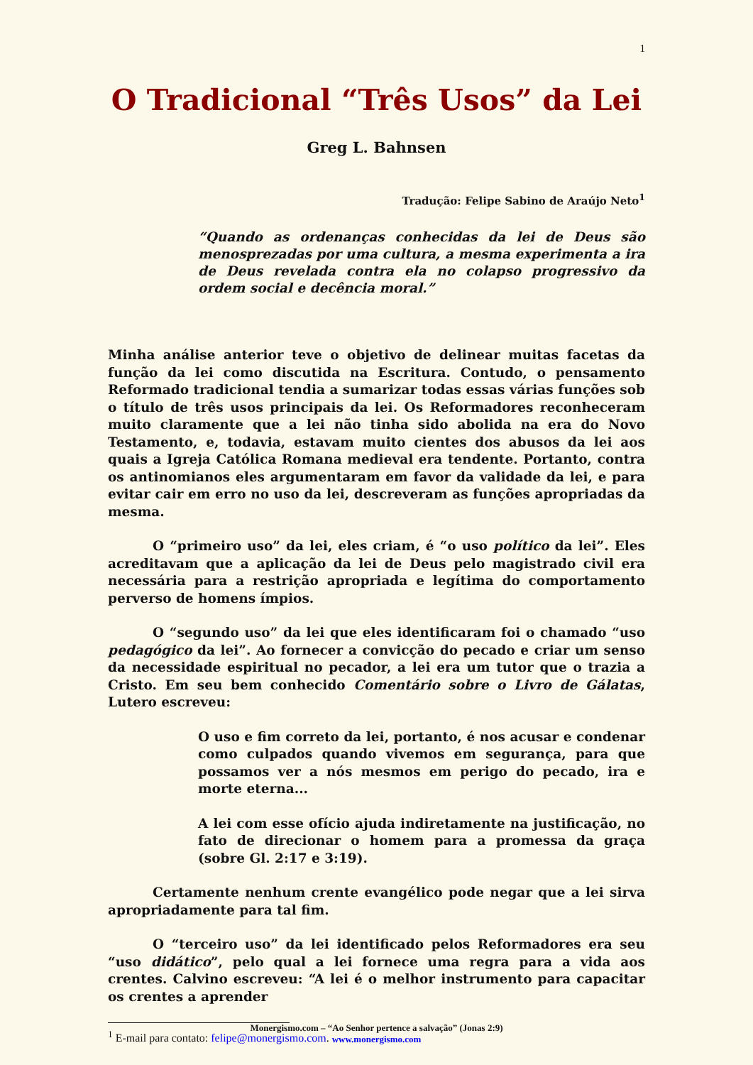1
O Tradicional “Três Usos” da Lei
Greg L. Bahnsen
Tradução: Felipe Sabino de Araújo Neto<sup>1</sup>
“Quando as ordenanças conhecidas da lei de Deus são menosprezadas por uma cultura, a mesma experimenta a ira de Deus revelada contra ela no colapso progressivo da ordem social e decência moral.”
Minha análise anterior teve o objetivo de delinear muitas facetas da função da lei como discutida na Escritura. Contudo, o pensamento Reformado tradicional tendia a sumarizar todas essas várias funções sob o título de três usos principais da lei. Os Reformadores reconheceram muito claramente que a lei não tinha sido abolida na era do Novo Testamento, e, todavia, estavam muito cientes dos abusos da lei aos quais a Igreja Católica Romana medieval era tendente. Portanto, contra os antinomianos eles argumentaram em favor da validade da lei, e para evitar cair em erro no uso da lei, descreveram as funções apropriadas da mesma.
O “primeiro uso” da lei, eles criam, é “o uso político da lei”. Eles acreditavam que a aplicação da lei de Deus pelo magistrado civil era necessária para a restrição apropriada e legítima do comportamento perverso de homens ímpios.
O “segundo uso” da lei que eles identificaram foi o chamado “uso pedagógico da lei”. Ao fornecer a convicção do pecado e criar um senso da necessidade espiritual no pecador, a lei era um tutor que o trazia a Cristo. Em seu bem conhecido Comentário sobre o Livro de Gálatas, Lutero escreveu:
O uso e fim correto da lei, portanto, é nos acusar e condenar como culpados quando vivemos em segurança, para que possamos ver a nós mesmos em perigo do pecado, ira e morte eterna...
A lei com esse ofício ajuda indiretamente na justificação, no fato de direcionar o homem para a promessa da graça (sobre Gl. 2:17 e 3:19).
Certamente nenhum crente evangélico pode negar que a lei sirva apropriadamente para tal fim.
O “terceiro uso” da lei identificado pelos Reformadores era seu “uso didático”, pelo qual a lei fornece uma regra para a vida aos crentes. Calvino escreveu: “A lei é o melhor instrumento para capacitar os crentes a aprender
<sup>1</sup> E-mail para contato: felipe@monergismo.com.
Monergismo.com – “Ao Senhor pertence a salvação” (Jonas 2:9)
www.monergismo.com